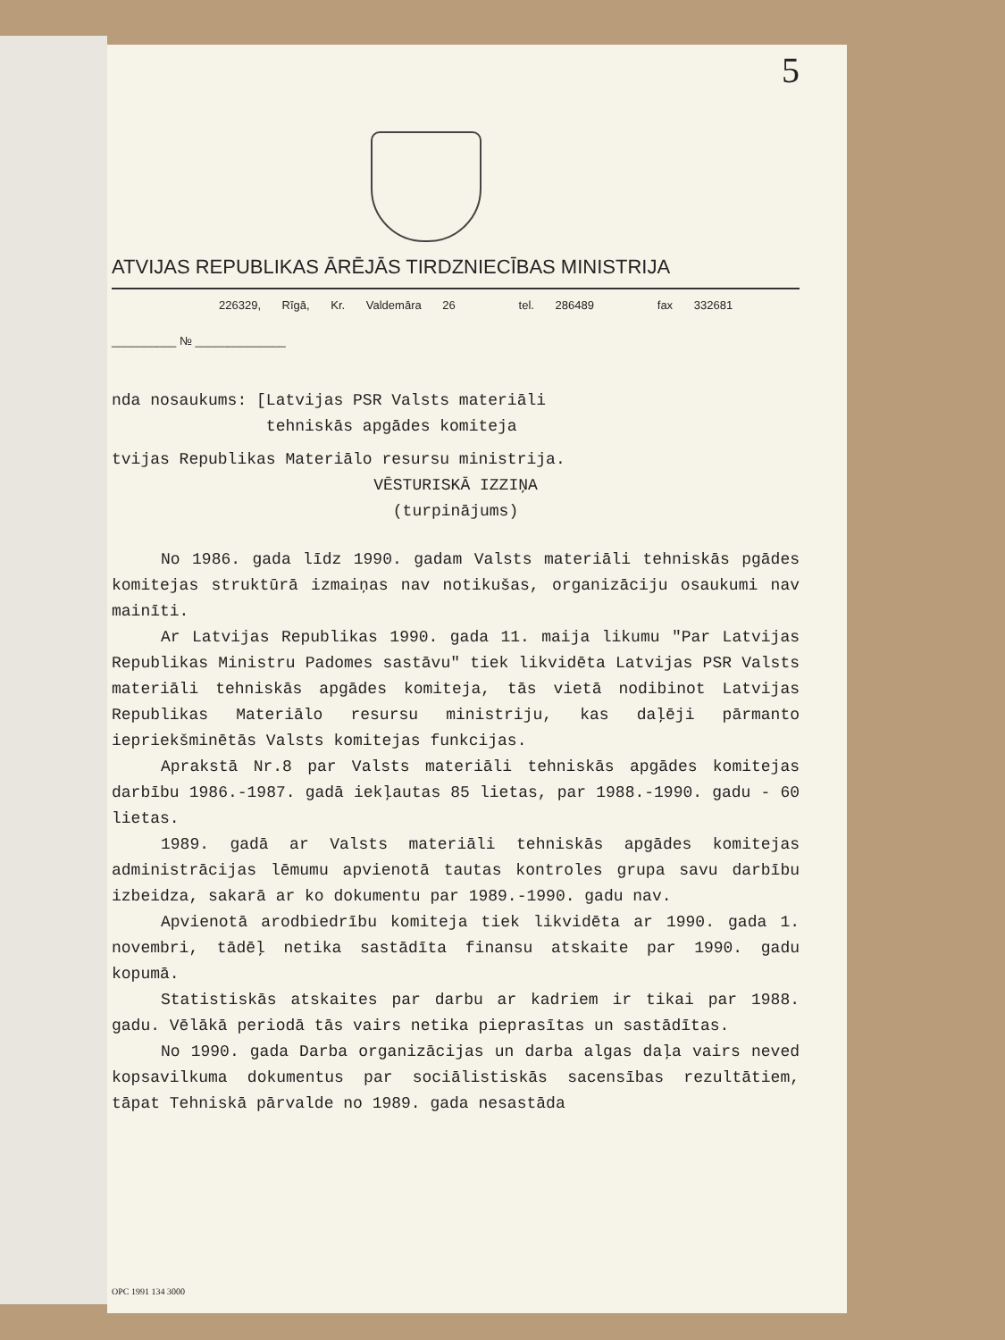5
ATVIJAS REPUBLIKAS ĀRĒJĀS TIRDZNIECĪBAS MINISTRIJA
226329, Rīgā, Kr. Valdemāra 26 tel. 286489 fax 332681
__________ № ______________
nda nosaukums: [Latvijas PSR Valsts materiāli
tehniskās apgādes komiteja
tvijas Republikas Materiālo resursu ministrija.
VĒSTURISKĀ IZZIŅA
(turpinājums)
No 1986. gada līdz 1990. gadam Valsts materiāli tehniskās pgādes komitejas struktūrā izmaiņas nav notikušas, organizāciju osaukumi nav mainīti.
Ar Latvijas Republikas 1990. gada 11. maija likumu "Par Latvijas Republikas Ministru Padomes sastāvu" tiek likvidēta Latvijas PSR Valsts materiāli tehniskās apgādes komiteja, tās vietā nodibinot Latvijas Republikas Materiālo resursu ministriju, kas daļēji pārmanto iepriekšminētās Valsts komitejas funkcijas.
Aprakstā Nr.8 par Valsts materiāli tehniskās apgādes komitejas darbību 1986.-1987. gadā iekļautas 85 lietas, par 1988.-1990. gadu - 60 lietas.
1989. gadā ar Valsts materiāli tehniskās apgādes komitejas administrācijas lēmumu apvienotā tautas kontroles grupa savu darbību izbeidza, sakarā ar ko dokumentu par 1989.-1990. gadu nav.
Apvienotā arodbiedrību komiteja tiek likvidēta ar 1990. gada 1. novembri, tādēļ netika sastādīta finansu atskaite par 1990. gadu kopumā.
Statistiskās atskaites par darbu ar kadriem ir tikai par 1988. gadu. Vēlākā periodā tās vairs netika pieprasītas un sastādītas.
No 1990. gada Darba organizācijas un darba algas daļa vairs neved kopsavilkuma dokumentus par sociālistiskās sacensības rezultātiem, tāpat Tehniskā pārvalde no 1989. gada nesastāda
OPC 1991 134 3000